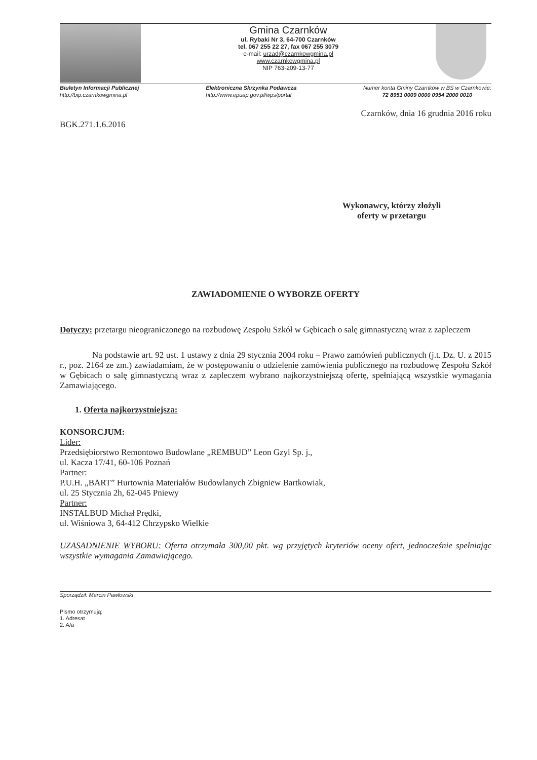Gmina Czarnków
ul. Rybaki Nr 3, 64-700 Czarnków
tel. 067 255 22 27, fax 067 255 3079
e-mail: urzad@czarnkowgmina.pl
www.czarnkowgmina.pl
NIP 763-209-13-77
Biuletyn Informacji Publicznej
http://bip.czarnkowgmina.pl
Elektroniczna Skrzynka Podawcza
http://www.epuap.gov.pl/wps/portal
Numer konta Gminy Czarnków w BS w Czarnkowie:
72 8951 0009 0000 0954 2000 0010
Czarnków, dnia 16 grudnia 2016 roku
BGK.271.1.6.2016
Wykonawcy, którzy złożyli
oferty w przetargu
ZAWIADOMIENIE O WYBORZE OFERTY
Dotyczy: przetargu nieograniczonego na rozbudowę Zespołu Szkół w Gębicach o salę gimnastyczną wraz z zapleczem
Na podstawie art. 92 ust. 1 ustawy z dnia 29 stycznia 2004 roku – Prawo zamówień publicznych (j.t. Dz. U. z 2015 r., poz. 2164 ze zm.) zawiadamiam, że w postępowaniu o udzielenie zamówienia publicznego na rozbudowę Zespołu Szkół w Gębicach o salę gimnastyczną wraz z zapleczem wybrano najkorzystniejszą ofertę, spełniającą wszystkie wymagania Zamawiającego.
1. Oferta najkorzystniejsza:
KONSORCJUM:
Lider:
Przedsiębiorstwo Remontowo Budowlane „REMBUD” Leon Gzyl Sp. j.,
ul. Kacza 17/41, 60-106 Poznań
Partner:
P.U.H. „BART” Hurtownia Materiałów Budowlanych Zbigniew Bartkowiak,
ul. 25 Stycznia 2h, 62-045 Pniewy
Partner:
INSTALBUD Michał Prędki,
ul. Wiśniowa 3, 64-412 Chrzypsko Wielkie
UZASADNIENIE WYBORU: Oferta otrzymała 300,00 pkt. wg przyjętych kryteriów oceny ofert, jednocześnie spełniając wszystkie wymagania Zamawiającego.
Sporządził: Marcin Pawłowski
Pismo otrzymują:
1. Adresat
2. A/a